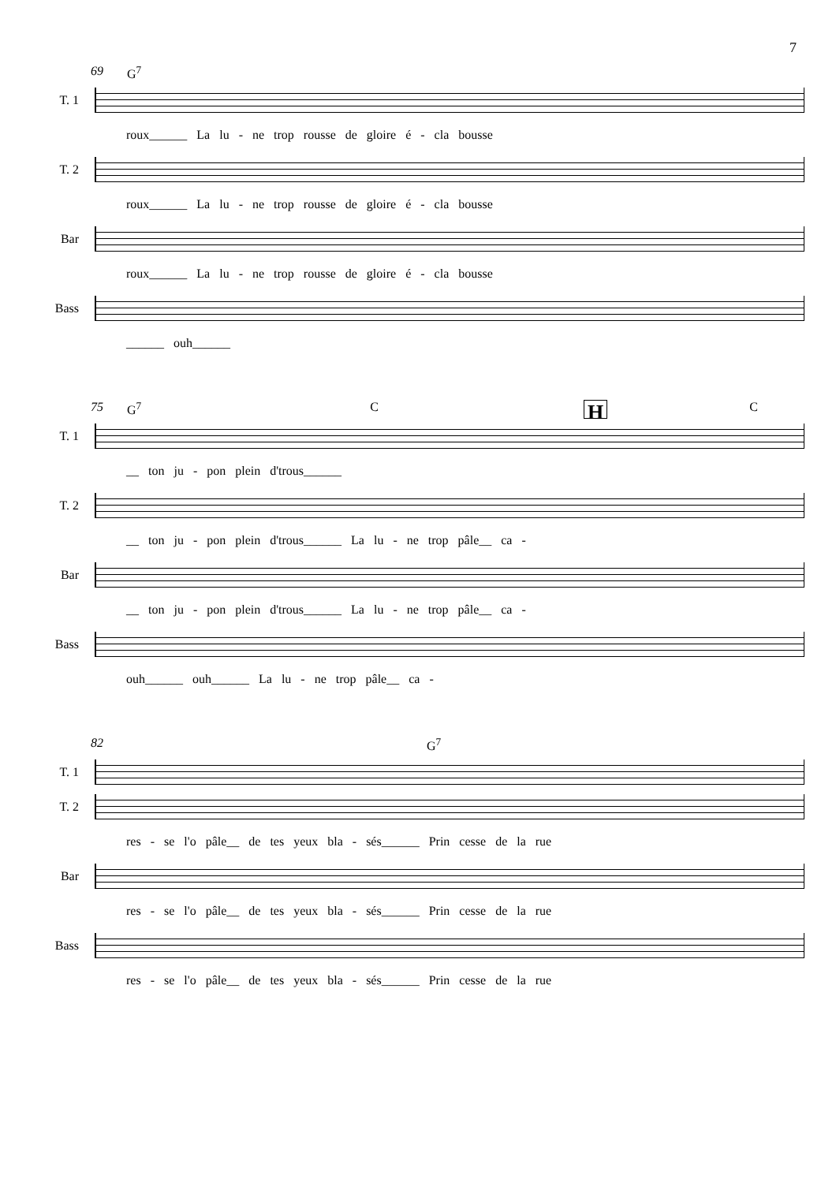7
69 G<sup>7</sup>
T. 1
roux______ La lu - ne trop rousse de gloire é - cla bousse
T. 2
roux______ La lu - ne trop rousse de gloire é - cla bousse
Bar
roux______ La lu - ne trop rousse de gloire é - cla bousse
Bass
______ ouh______
75 G<sup>7</sup> C H C
T. 1
__ ton ju - pon plein d'trous______
T. 2
__ ton ju - pon plein d'trous______ La lu - ne trop pâle__ ca -
Bar
__ ton ju - pon plein d'trous______ La lu - ne trop pâle__ ca -
Bass
ouh______ ouh______ La lu - ne trop pâle__ ca -
82 G<sup>7</sup>
T. 1
T. 2
res - se l'o pâle__ de tes yeux bla - sés______ Prin cesse de la rue
Bar
res - se l'o pâle__ de tes yeux bla - sés______ Prin cesse de la rue
Bass
res - se l'o pâle__ de tes yeux bla - sés______ Prin cesse de la rue